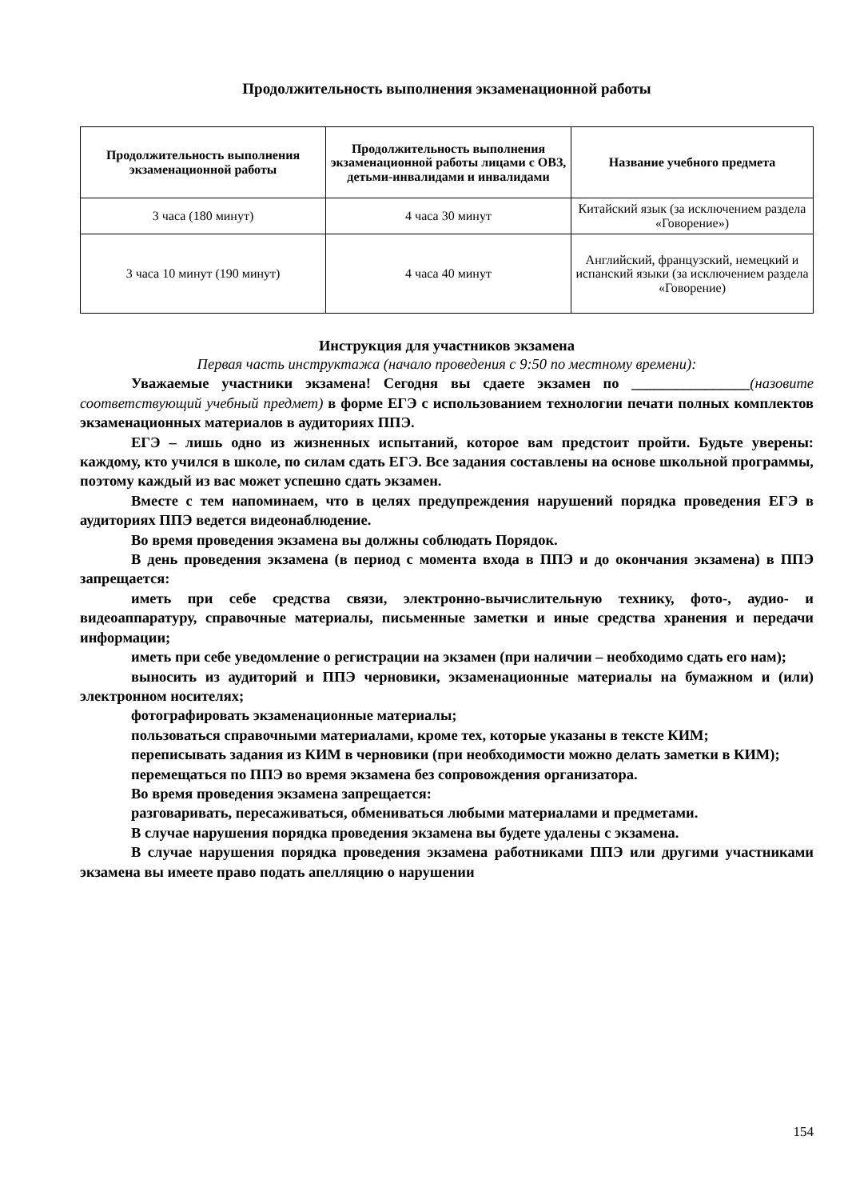Продолжительность выполнения экзаменационной работы
| Продолжительность выполнения экзаменационной работы | Продолжительность выполнения экзаменационной работы лицами с ОВЗ, детьми-инвалидами и инвалидами | Название учебного предмета |
| --- | --- | --- |
| 3 часа (180 минут) | 4 часа 30 минут | Китайский язык (за исключением раздела «Говорение») |
| 3 часа 10 минут (190 минут) | 4 часа 40 минут | Английский, французский, немецкий и испанский языки (за исключением раздела «Говорение) |
Инструкция для участников экзамена
Первая часть инструктажа (начало проведения с 9:50 по местному времени):
Уважаемые участники экзамена! Сегодня вы сдаете экзамен по ________________(назовите соответствующий учебный предмет) в форме ЕГЭ с использованием технологии печати полных комплектов экзаменационных материалов в аудиториях ППЭ.
ЕГЭ – лишь одно из жизненных испытаний, которое вам предстоит пройти. Будьте уверены: каждому, кто учился в школе, по силам сдать ЕГЭ. Все задания составлены на основе школьной программы, поэтому каждый из вас может успешно сдать экзамен.
Вместе с тем напоминаем, что в целях предупреждения нарушений порядка проведения ЕГЭ в аудиториях ППЭ ведется видеонаблюдение.
Во время проведения экзамена вы должны соблюдать Порядок.
В день проведения экзамена (в период с момента входа в ППЭ и до окончания экзамена) в ППЭ запрещается:
иметь при себе средства связи, электронно-вычислительную технику, фото-, аудио- и видеоаппаратуру, справочные материалы, письменные заметки и иные средства хранения и передачи информации;
иметь при себе уведомление о регистрации на экзамен (при наличии – необходимо сдать его нам);
выносить из аудиторий и ППЭ черновики, экзаменационные материалы на бумажном и (или) электронном носителях;
фотографировать экзаменационные материалы;
пользоваться справочными материалами, кроме тех, которые указаны в тексте КИМ;
переписывать задания из КИМ в черновики (при необходимости можно делать заметки в КИМ);
перемещаться по ППЭ во время экзамена без сопровождения организатора.
Во время проведения экзамена запрещается:
разговаривать, пересаживаться, обмениваться любыми материалами и предметами.
В случае нарушения порядка проведения экзамена вы будете удалены с экзамена.
В случае нарушения порядка проведения экзамена работниками ППЭ или другими участниками экзамена вы имеете право подать апелляцию о нарушении
154